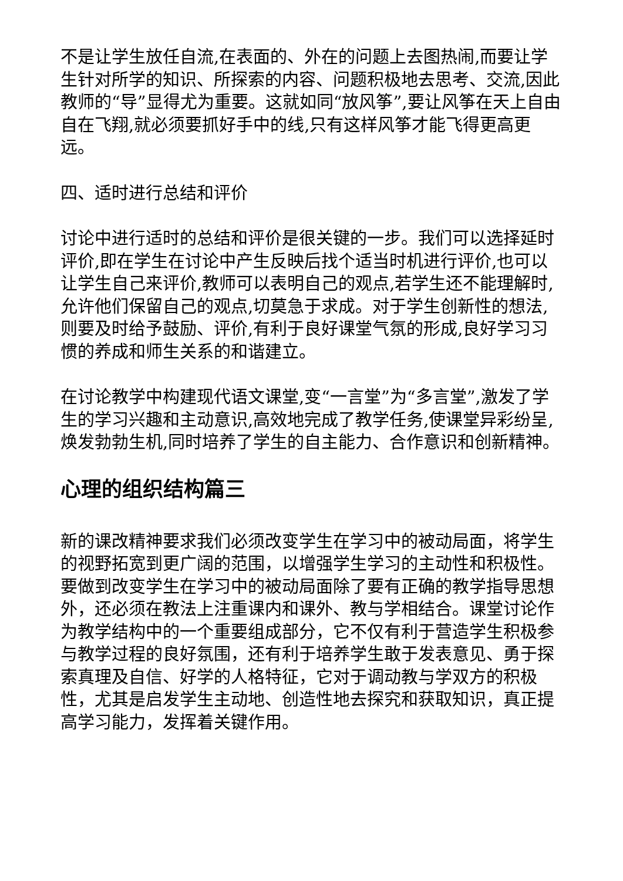不是让学生放任自流,在表面的、外在的问题上去图热闹,而要让学生针对所学的知识、所探索的内容、问题积极地去思考、交流,因此教师的“导”显得尤为重要。这就如同“放风筝”,要让风筝在天上自由自在飞翔,就必须要抓好手中的线,只有这样风筝才能飞得更高更远。
四、适时进行总结和评价
讨论中进行适时的总结和评价是很关键的一步。我们可以选择延时评价,即在学生在讨论中产生反映后找个适当时机进行评价,也可以让学生自己来评价,教师可以表明自己的观点,若学生还不能理解时,允许他们保留自己的观点,切莫急于求成。对于学生创新性的想法,则要及时给予鼓励、评价,有利于良好课堂气氛的形成,良好学习习惯的养成和师生关系的和谐建立。
在讨论教学中构建现代语文课堂,变“一言堂”为“多言堂”,激发了学生的学习兴趣和主动意识,高效地完成了教学任务,使课堂异彩纷呈,焕发勃勃生机,同时培养了学生的自主能力、合作意识和创新精神。
心理的组织结构篇三
新的课改精神要求我们必须改变学生在学习中的被动局面，将学生的视野拓宽到更广阔的范围，以增强学生学习的主动性和积极性。要做到改变学生在学习中的被动局面除了要有正确的教学指导思想外，还必须在教法上注重课内和课外、教与学相结合。课堂讨论作为教学结构中的一个重要组成部分，它不仅有利于营造学生积极参与教学过程的良好氛围，还有利于培养学生敢于发表意见、勇于探索真理及自信、好学的人格特征，它对于调动教与学双方的积极性，尤其是启发学生主动地、创造性地去探究和获取知识，真正提高学习能力，发挥着关键作用。